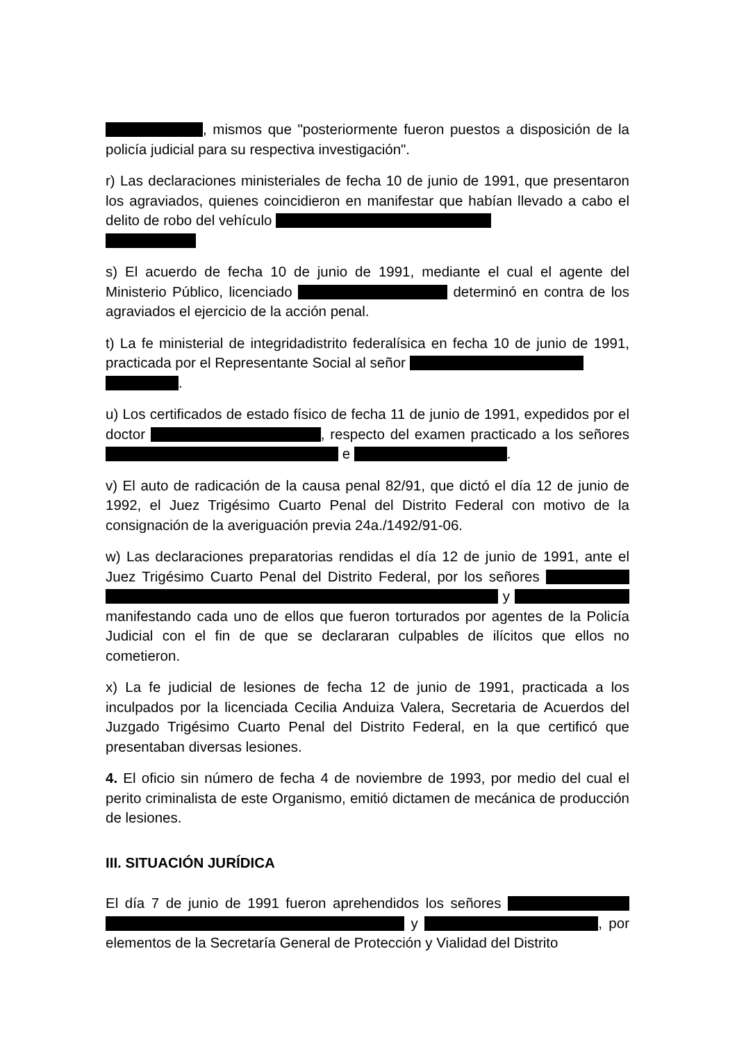, mismos que "posteriormente fueron puestos a disposición de la policía judicial para su respectiva investigación".
r) Las declaraciones ministeriales de fecha 10 de junio de 1991, que presentaron los agraviados, quienes coincidieron en manifestar que habían llevado a cabo el delito de robo del vehículo
s) El acuerdo de fecha 10 de junio de 1991, mediante el cual el agente del Ministerio Público, licenciado determinó en contra de los agraviados el ejercicio de la acción penal.
t) La fe ministerial de integridadistrito federalísica en fecha 10 de junio de 1991, practicada por el Representante Social al señor
.
u) Los certificados de estado físico de fecha 11 de junio de 1991, expedidos por el doctor , respecto del examen practicado a los señores e .
v) El auto de radicación de la causa penal 82/91, que dictó el día 12 de junio de 1992, el Juez Trigésimo Cuarto Penal del Distrito Federal con motivo de la consignación de la averiguación previa 24a./1492/91-06.
w) Las declaraciones preparatorias rendidas el día 12 de junio de 1991, ante el Juez Trigésimo Cuarto Penal del Distrito Federal, por los señores y manifestando cada uno de ellos que fueron torturados por agentes de la Policía Judicial con el fin de que se declararan culpables de ilícitos que ellos no cometieron.
x) La fe judicial de lesiones de fecha 12 de junio de 1991, practicada a los inculpados por la licenciada Cecilia Anduiza Valera, Secretaria de Acuerdos del Juzgado Trigésimo Cuarto Penal del Distrito Federal, en la que certificó que presentaban diversas lesiones.
4. El oficio sin número de fecha 4 de noviembre de 1993, por medio del cual el perito criminalista de este Organismo, emitió dictamen de mecánica de producción de lesiones.
III. SITUACIÓN JURÍDICA
El día 7 de junio de 1991 fueron aprehendidos los señores y , por elementos de la Secretaría General de Protección y Vialidad del Distrito